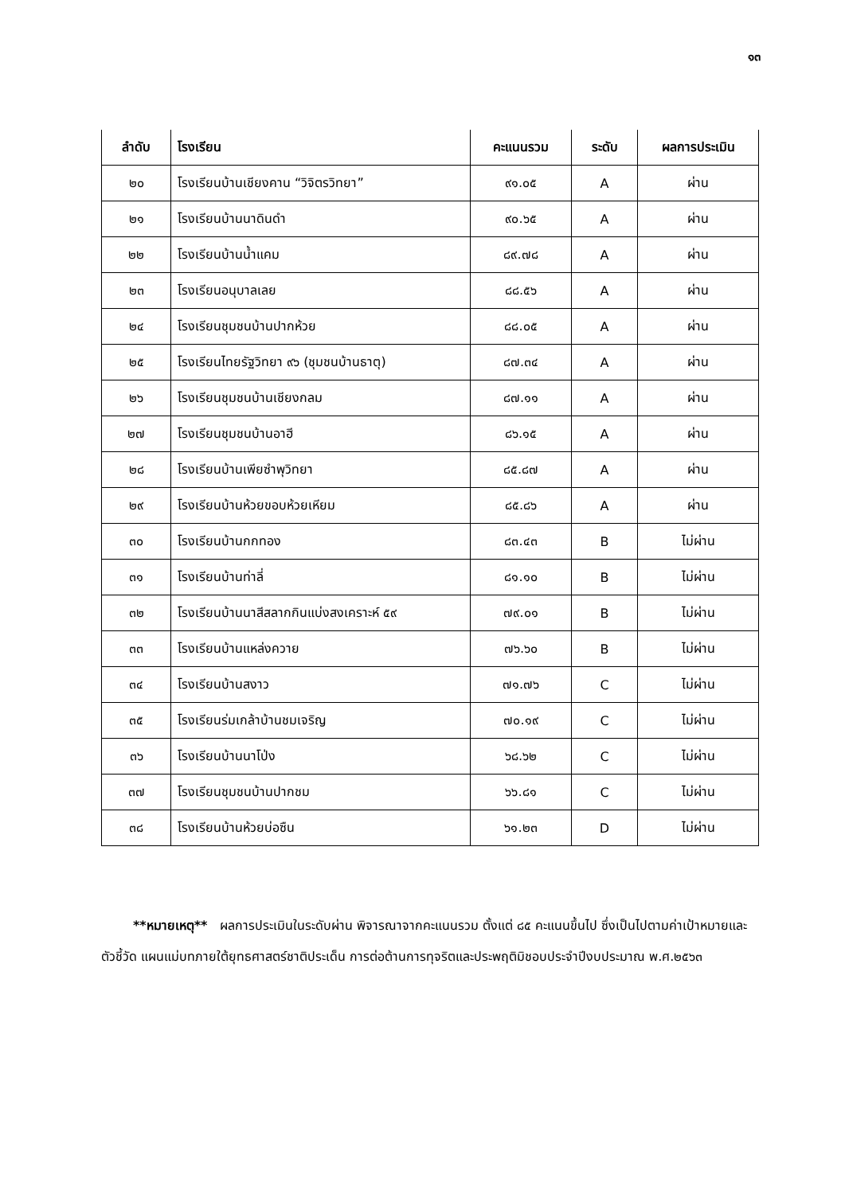๑๓
| ลำดับ | โรงเรียน | คะแนนรวม | ระดับ | ผลการประเมิน |
| --- | --- | --- | --- | --- |
| ๒๐ | โรงเรียนบ้านเชียงคาน “วิจิตรวิทยา” | ๙๑.๐๕ | A | ผ่าน |
| ๒๑ | โรงเรียนบ้านนาดินดำ | ๙๐.๖๕ | A | ผ่าน |
| ๒๒ | โรงเรียนบ้านน้ำแคม | ๘๙.๗๘ | A | ผ่าน |
| ๒๓ | โรงเรียนอนุบาลเลย | ๘๘.๕๖ | A | ผ่าน |
| ๒๔ | โรงเรียนชุมชนบ้านปากห้วย | ๘๘.๐๕ | A | ผ่าน |
| ๒๕ | โรงเรียนไทยรัฐวิทยา ๙๖ (ชุมชนบ้านธาตุ) | ๘๗.๓๔ | A | ผ่าน |
| ๒๖ | โรงเรียนชุมชนบ้านเชียงกลม | ๘๗.๑๑ | A | ผ่าน |
| ๒๗ | โรงเรียนชุมชนบ้านอาฮี | ๘๖.๑๕ | A | ผ่าน |
| ๒๘ | โรงเรียนบ้านเพียซำพุวิทยา | ๘๕.๘๗ | A | ผ่าน |
| ๒๙ | โรงเรียนบ้านห้วยขอบห้วยเหียม | ๘๕.๘๖ | A | ผ่าน |
| ๓๐ | โรงเรียนบ้านกกทอง | ๘๓.๔๓ | B | ไม่ผ่าน |
| ๓๑ | โรงเรียนบ้านท่าลี่ | ๘๑.๑๐ | B | ไม่ผ่าน |
| ๓๒ | โรงเรียนบ้านนาสีสลากกินแบ่งสงเคราะห์ ๕๙ | ๗๙.๐๑ | B | ไม่ผ่าน |
| ๓๓ | โรงเรียนบ้านแหล่งควาย | ๗๖.๖๐ | B | ไม่ผ่าน |
| ๓๔ | โรงเรียนบ้านสงาว | ๗๑.๗๖ | C | ไม่ผ่าน |
| ๓๕ | โรงเรียนร่มเกล้าบ้านชมเจริญ | ๗๐.๑๙ | C | ไม่ผ่าน |
| ๓๖ | โรงเรียนบ้านนาโป่ง | ๖๘.๖๒ | C | ไม่ผ่าน |
| ๓๗ | โรงเรียนชุมชนบ้านปากชม | ๖๖.๘๑ | C | ไม่ผ่าน |
| ๓๘ | โรงเรียนบ้านห้วยบ่อซืน | ๖๑.๒๓ | D | ไม่ผ่าน |
**หมายเหตุ** ผลการประเมินในระดับผ่าน พิจารณาจากคะแนนรวม ตั้งแต่ ๘๕ คะแนนขึ้นไป ซึ่งเป็นไปตามค่าเป้าหมายและตัวชี้วัด แผนแม่บทภายใต้ยุทธศาสตร์ชาติประเด็น การต่อต้านการทุจริตและประพฤติมิชอบประจำปีงบประมาณ พ.ศ.๒๕๖๓